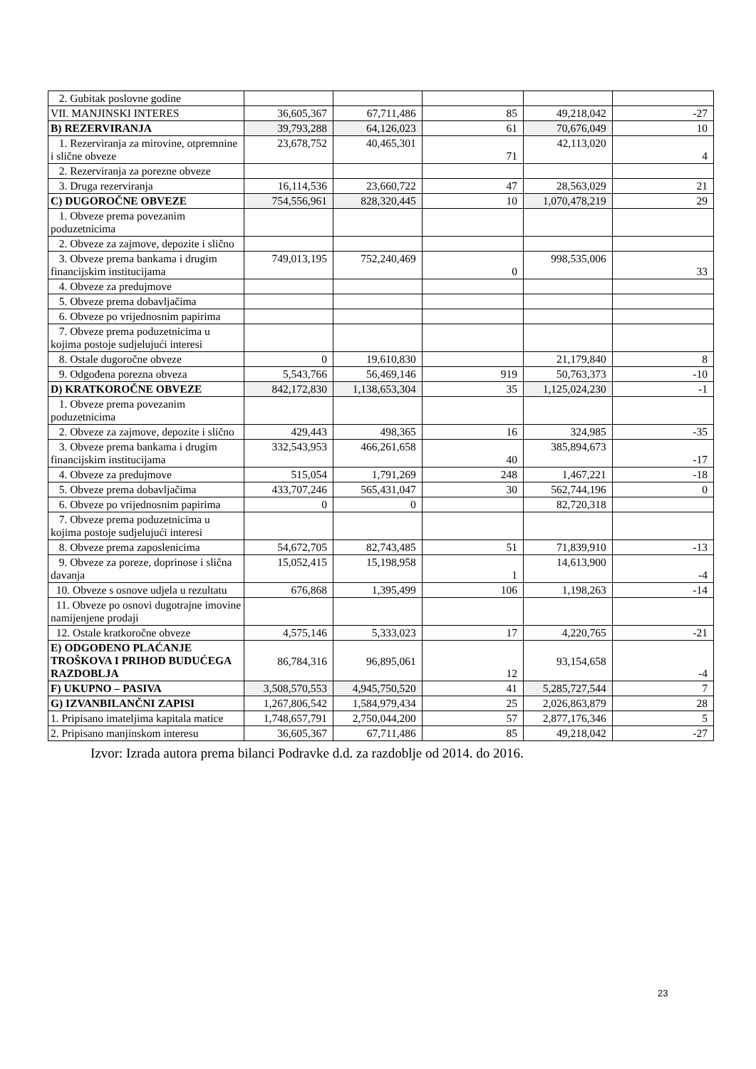| 2. Gubitak poslovne godine | | | | | |
| VII. MANJINSKI INTERES | 36,605,367 | 67,711,486 | 85 | 49,218,042 | -27 |
| B) REZERVIRANJA | 39,793,288 | 64,126,023 | 61 | 70,676,049 | 10 |
| 1. Rezerviranja za mirovine, otpremnine i slične obveze | 23,678,752 | 40,465,301 | 71 | 42,113,020 | 4 |
| 2. Rezerviranja za porezne obveze | | | | | |
| 3. Druga rezerviranja | 16,114,536 | 23,660,722 | 47 | 28,563,029 | 21 |
| C) DUGOROČNE OBVEZE | 754,556,961 | 828,320,445 | 10 | 1,070,478,219 | 29 |
| 1. Obveze prema povezanim poduzetnicima | | | | | |
| 2. Obveze za zajmove, depozite i slično | | | | | |
| 3. Obveze prema bankama i drugim financijskim institucijama | 749,013,195 | 752,240,469 | 0 | 998,535,006 | 33 |
| 4. Obveze za predujmove | | | | | |
| 5. Obveze prema dobavljačima | | | | | |
| 6. Obveze po vrijednosnim papirima | | | | | |
| 7. Obveze prema poduzetnicima u kojima postoje sudjelujući interesi | | | | | |
| 8. Ostale dugoročne obveze | 0 | 19,610,830 | | 21,179,840 | 8 |
| 9. Odgođena porezna obveza | 5,543,766 | 56,469,146 | 919 | 50,763,373 | -10 |
| D) KRATKOROČNE OBVEZE | 842,172,830 | 1,138,653,304 | 35 | 1,125,024,230 | -1 |
| 1. Obveze prema povezanim poduzetnicima | | | | | |
| 2. Obveze za zajmove, depozite i slično | 429,443 | 498,365 | 16 | 324,985 | -35 |
| 3. Obveze prema bankama i drugim financijskim institucijama | 332,543,953 | 466,261,658 | 40 | 385,894,673 | -17 |
| 4. Obveze za predujmove | 515,054 | 1,791,269 | 248 | 1,467,221 | -18 |
| 5. Obveze prema dobavljačima | 433,707,246 | 565,431,047 | 30 | 562,744,196 | 0 |
| 6. Obveze po vrijednosnim papirima | 0 | 0 | | 82,720,318 | |
| 7. Obveze prema poduzetnicima u kojima postoje sudjelujući interesi | | | | | |
| 8. Obveze prema zaposlenicima | 54,672,705 | 82,743,485 | 51 | 71,839,910 | -13 |
| 9. Obveze za poreze, doprinose i slična davanja | 15,052,415 | 15,198,958 | 1 | 14,613,900 | -4 |
| 10. Obveze s osnove udjela u rezultatu | 676,868 | 1,395,499 | 106 | 1,198,263 | -14 |
| 11. Obveze po osnovi dugotrajne imovine namijenjene prodaji | | | | | |
| 12. Ostale kratkoročne obveze | 4,575,146 | 5,333,023 | 17 | 4,220,765 | -21 |
| E) ODGOĐENO PLAĆANJE TROŠKOVA I PRIHOD BUDUĆEGA RAZDOBLJA | 86,784,316 | 96,895,061 | 12 | 93,154,658 | -4 |
| F) UKUPNO – PASIVA | 3,508,570,553 | 4,945,750,520 | 41 | 5,285,727,544 | 7 |
| G) IZVANBILANČNI ZAPISI | 1,267,806,542 | 1,584,979,434 | 25 | 2,026,863,879 | 28 |
| 1. Pripisano imateljima kapitala matice | 1,748,657,791 | 2,750,044,200 | 57 | 2,877,176,346 | 5 |
| 2. Pripisano manjinskom interesu | 36,605,367 | 67,711,486 | 85 | 49,218,042 | -27 |
Izvor: Izrada autora prema bilanci Podravke d.d. za razdoblje od 2014. do 2016.
23